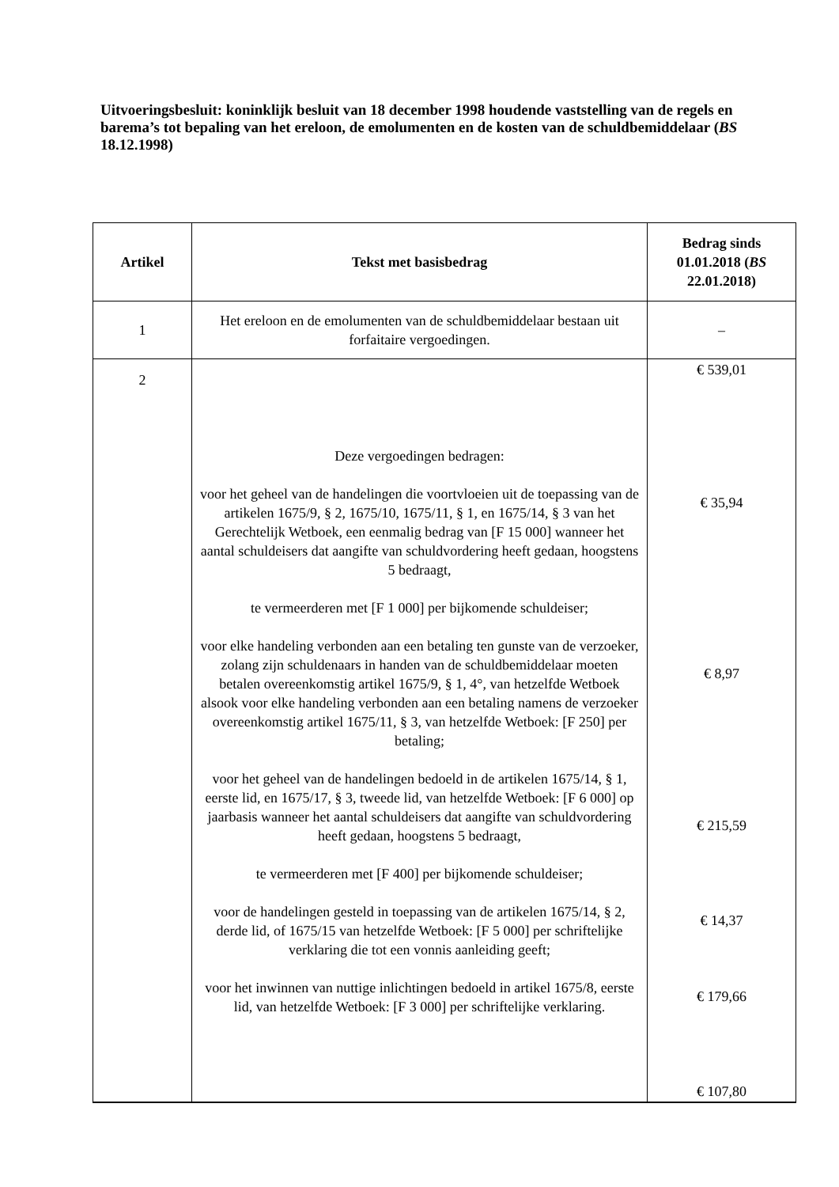Uitvoeringsbesluit: koninklijk besluit van 18 december 1998 houdende vaststelling van de regels en barema’s tot bepaling van het ereloon, de emolumenten en de kosten van de schuldbemiddelaar (BS 18.12.1998)
| Artikel | Tekst met basisbedrag | Bedrag sinds 01.01.2018 ( BS 22.01.2018) |
| --- | --- | --- |
| 1 | Het ereloon en de emolumenten van de schuldbemiddelaar bestaan uit forfaitaire vergoedingen. | – |
| 2 | Deze vergoedingen bedragen: voor het geheel van de handelingen die voortvloeien uit de toepassing van de artikelen 1675/9, § 2, 1675/10, 1675/11, § 1, en 1675/14, § 3 van het Gerechtelijk Wetboek, een eenmalig bedrag van [F 15 000] wanneer het aantal schuldeisers dat aangifte van schuldvordering heeft gedaan, hoogstens 5 bedraagt, te vermeerderen met [F 1 000] per bijkomende schuldeiser; voor elke handeling verbonden aan een betaling ten gunste van de verzoeker, zolang zijn schuldenaars in handen van de schuldbemiddelaar moeten betalen overeenkomstig artikel 1675/9, § 1, 4°, van hetzelfde Wetboek alsook voor elke handeling verbonden aan een betaling namens de verzoeker overeenkomstig artikel 1675/11, § 3, van hetzelfde Wetboek: [F 250] per betaling; voor het geheel van de handelingen bedoeld in de artikelen 1675/14, § 1, eerste lid, en 1675/17, § 3, tweede lid, van hetzelfde Wetboek: [F 6 000] op jaarbasis wanneer het aantal schuldeisers dat aangifte van schuldvordering heeft gedaan, hoogstens 5 bedraagt, te vermeerderen met [F 400] per bijkomende schuldeiser; voor de handelingen gesteld in toepassing van de artikelen 1675/14, § 2, derde lid, of 1675/15 van hetzelfde Wetboek: [F 5 000] per schriftelijke verklaring die tot een vonnis aanleiding geeft; voor het inwinnen van nuttige inlichtingen bedoeld in artikel 1675/8, eerste lid, van hetzelfde Wetboek: [F 3 000] per schriftelijke verklaring. | € 539,01 € 35,94 € 8,97 € 215,59 € 14,37 € 179,66 € 107,80 |
2, 1° 2, 2° 2, 3° 2, 4° 2, 5°